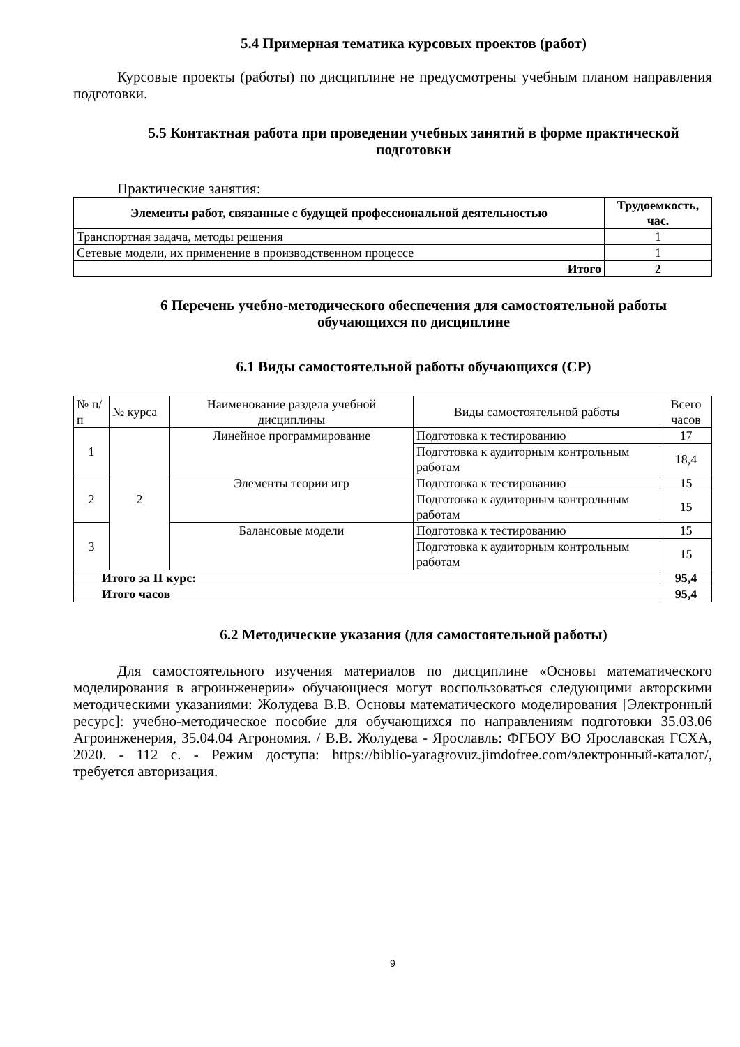5.4 Примерная тематика курсовых проектов (работ)
Курсовые проекты (работы) по дисциплине не предусмотрены учебным планом направления подготовки.
5.5 Контактная работа при проведении учебных занятий в форме практической подготовки
Практические занятия:
| Элементы работ, связанные с будущей профессиональной деятельностью | Трудоемкость, час. |
| --- | --- |
| Транспортная задача, методы решения | 1 |
| Сетевые модели, их применение в производственном процессе | 1 |
| Итого | 2 |
6 Перечень учебно-методического обеспечения для самостоятельной работы обучающихся по дисциплине
6.1 Виды самостоятельной работы обучающихся (СР)
| № п/п | № курса | Наименование раздела учебной дисциплины | Виды самостоятельной работы | Всего часов |
| 1 | 2 | Линейное программирование | Подготовка к тестированию | 17 |
| | | | Подготовка к аудиторным контрольным работам | 18,4 |
| 2 | | Элементы теории игр | Подготовка к тестированию | 15 |
| | | | Подготовка к аудиторным контрольным работам | 15 |
| 3 | | Балансовые модели | Подготовка к тестированию | 15 |
| | | | Подготовка к аудиторным контрольным работам | 15 |
| Итого за II курс: | | | | 95,4 |
| Итого часов | | | | 95,4 |
6.2 Методические указания (для самостоятельной работы)
Для самостоятельного изучения материалов по дисциплине «Основы математического моделирования в агроинженерии» обучающиеся могут воспользоваться следующими авторскими методическими указаниями: Жолудева В.В. Основы математического моделирования [Электронный ресурс]: учебно-методическое пособие для обучающихся по направлениям подготовки 35.03.06 Агроинженерия, 35.04.04 Агрономия. / В.В. Жолудева - Ярославль: ФГБОУ ВО Ярославская ГСХА, 2020. - 112 с. - Режим доступа: https://biblio-yaragrovuz.jimdofree.com/электронный-каталог/, требуется авторизация.
9